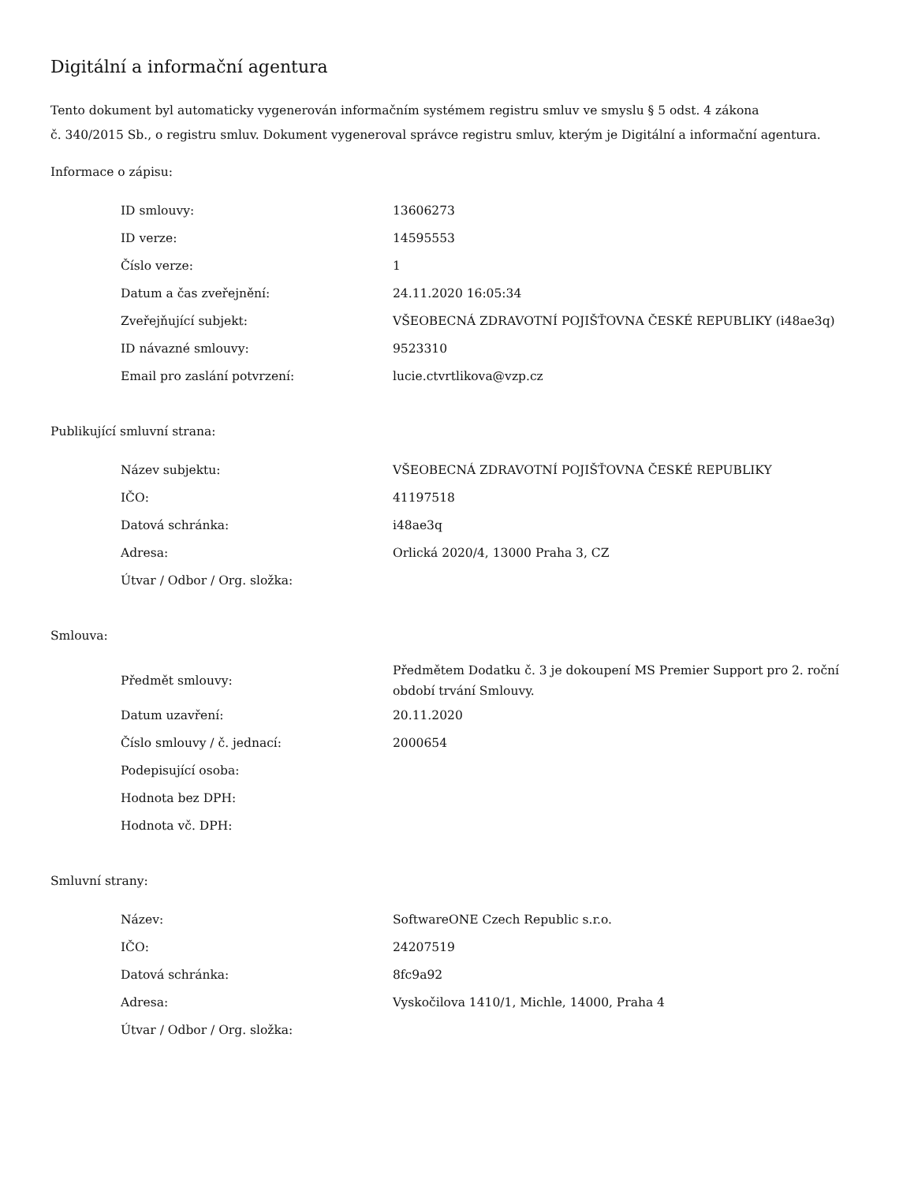Digitální a informační agentura
Tento dokument byl automaticky vygenerován informačním systémem registru smluv ve smyslu § 5 odst. 4 zákona
č. 340/2015 Sb., o registru smluv. Dokument vygeneroval správce registru smluv, kterým je Digitální a informační agentura.
Informace o zápisu:
| ID smlouvy: | 13606273 |
| ID verze: | 14595553 |
| Číslo verze: | 1 |
| Datum a čas zveřejnění: | 24.11.2020 16:05:34 |
| Zveřejňující subjekt: | VŠEOBECNÁ ZDRAVOTNÍ POJIŠŤOVNA ČESKÉ REPUBLIKY (i48ae3q) |
| ID návazné smlouvy: | 9523310 |
| Email pro zaslání potvrzení: | lucie.ctvrtlikova@vzp.cz |
Publikující smluvní strana:
| Název subjektu: | VŠEOBECNÁ ZDRAVOTNÍ POJIŠŤOVNA ČESKÉ REPUBLIKY |
| IČO: | 41197518 |
| Datová schránka: | i48ae3q |
| Adresa: | Orlická 2020/4, 13000 Praha 3, CZ |
| Útvar / Odbor / Org. složka: | |
Smlouva:
| Předmět smlouvy: | Předmětem Dodatku č. 3 je dokoupení MS Premier Support pro 2. roční období trvání Smlouvy. |
| Datum uzavření: | 20.11.2020 |
| Číslo smlouvy / č. jednací: | 2000654 |
| Podepisující osoba: | |
| Hodnota bez DPH: | |
| Hodnota vč. DPH: | |
Smluvní strany:
| Název: | SoftwareONE Czech Republic s.r.o. |
| IČO: | 24207519 |
| Datová schránka: | 8fc9a92 |
| Adresa: | Vyskočilova 1410/1, Michle, 14000, Praha 4 |
| Útvar / Odbor / Org. složka: | |